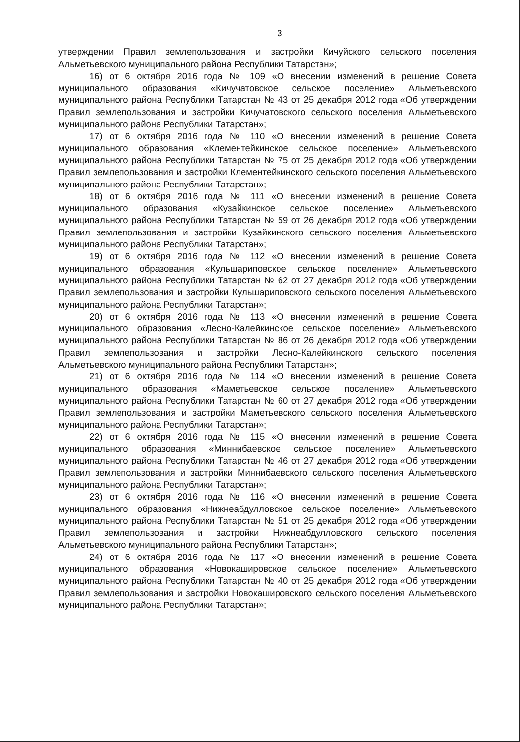3
утверждении Правил землепользования и застройки Кичуйского сельского поселения Альметьевского муниципального района Республики Татарстан»;
16) от 6 октября 2016 года № 109 «О внесении изменений в решение Совета муниципального образования «Кичучатовское сельское поселение» Альметьевского муниципального района Республики Татарстан № 43 от 25 декабря 2012 года «Об утверждении Правил землепользования и застройки Кичучатовского сельского поселения Альметьевского муниципального района Республики Татарстан»;
17) от 6 октября 2016 года № 110 «О внесении изменений в решение Совета муниципального образования «Клементейкинское сельское поселение» Альметьевского муниципального района Республики Татарстан № 75 от 25 декабря 2012 года «Об утверждении Правил землепользования и застройки Клементейкинского сельского поселения Альметьевского муниципального района Республики Татарстан»;
18) от 6 октября 2016 года № 111 «О внесении изменений в решение Совета муниципального образования «Кузайкинское сельское поселение» Альметьевского муниципального района Республики Татарстан № 59 от 26 декабря 2012 года «Об утверждении Правил землепользования и застройки Кузайкинского сельского поселения Альметьевского муниципального района Республики Татарстан»;
19) от 6 октября 2016 года № 112 «О внесении изменений в решение Совета муниципального образования «Кульшариповское сельское поселение» Альметьевского муниципального района Республики Татарстан № 62 от 27 декабря 2012 года «Об утверждении Правил землепользования и застройки Кульшариповского сельского поселения Альметьевского муниципального района Республики Татарстан»;
20) от 6 октября 2016 года № 113 «О внесении изменений в решение Совета муниципального образования «Лесно-Калейкинское сельское поселение» Альметьевского муниципального района Республики Татарстан № 86 от 26 декабря 2012 года «Об утверждении Правил землепользования и застройки Лесно-Калейкинского сельского поселения Альметьевского муниципального района Республики Татарстан»;
21) от 6 октября 2016 года № 114 «О внесении изменений в решение Совета муниципального образования «Маметьевское сельское поселение» Альметьевского муниципального района Республики Татарстан № 60 от 27 декабря 2012 года «Об утверждении Правил землепользования и застройки Маметьевского сельского поселения Альметьевского муниципального района Республики Татарстан»;
22) от 6 октября 2016 года № 115 «О внесении изменений в решение Совета муниципального образования «Миннибаевское сельское поселение» Альметьевского муниципального района Республики Татарстан № 46 от 27 декабря 2012 года «Об утверждении Правил землепользования и застройки Миннибаевского сельского поселения Альметьевского муниципального района Республики Татарстан»;
23) от 6 октября 2016 года № 116 «О внесении изменений в решение Совета муниципального образования «Нижнеабдулловское сельское поселение» Альметьевского муниципального района Республики Татарстан № 51 от 25 декабря 2012 года «Об утверждении Правил землепользования и застройки Нижнеабдулловского сельского поселения Альметьевского муниципального района Республики Татарстан»;
24) от 6 октября 2016 года № 117 «О внесении изменений в решение Совета муниципального образования «Новокашировское сельское поселение» Альметьевского муниципального района Республики Татарстан № 40 от 25 декабря 2012 года «Об утверждении Правил землепользования и застройки Новокашировского сельского поселения Альметьевского муниципального района Республики Татарстан»;